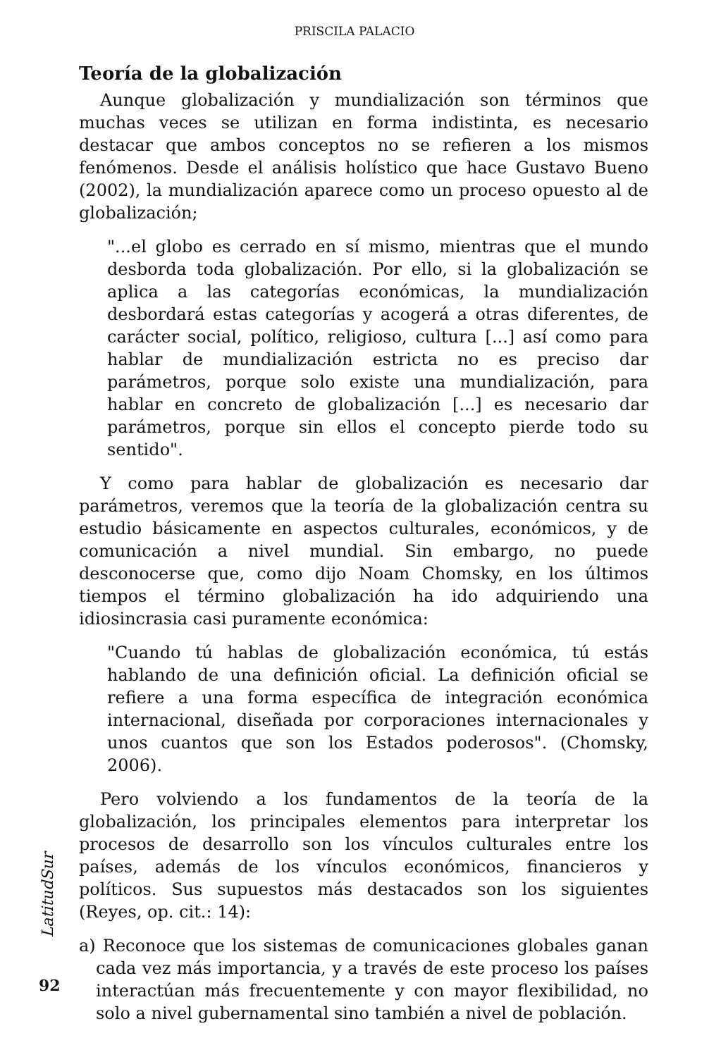PRISCILA PALACIO
Teoría de la globalización
Aunque globalización y mundialización son términos que muchas veces se utilizan en forma indistinta, es necesario destacar que ambos conceptos no se refieren a los mismos fenómenos. Desde el análisis holístico que hace Gustavo Bueno (2002), la mundialización aparece como un proceso opuesto al de globalización;
"...el globo es cerrado en sí mismo, mientras que el mundo desborda toda globalización. Por ello, si la globalización se aplica a las categorías económicas, la mundialización desbordará estas categorías y acogerá a otras diferentes, de carácter social, político, religioso, cultura [...] así como para hablar de mundialización estricta no es preciso dar parámetros, porque solo existe una mundialización, para hablar en concreto de globalización [...] es necesario dar parámetros, porque sin ellos el concepto pierde todo su sentido".
Y como para hablar de globalización es necesario dar parámetros, veremos que la teoría de la globalización centra su estudio básicamente en aspectos culturales, económicos, y de comunicación a nivel mundial. Sin embargo, no puede desconocerse que, como dijo Noam Chomsky, en los últimos tiempos el término globalización ha ido adquiriendo una idiosincrasia casi puramente económica:
"Cuando tú hablas de globalización económica, tú estás hablando de una definición oficial. La definición oficial se refiere a una forma específica de integración económica internacional, diseñada por corporaciones internacionales y unos cuantos que son los Estados poderosos". (Chomsky, 2006).
Pero volviendo a los fundamentos de la teoría de la globalización, los principales elementos para interpretar los procesos de desarrollo son los vínculos culturales entre los países, además de los vínculos económicos, financieros y políticos. Sus supuestos más destacados son los siguientes (Reyes, op. cit.: 14):
a) Reconoce que los sistemas de comunicaciones globales ganan cada vez más importancia, y a través de este proceso los países interactúan más frecuentemente y con mayor flexibilidad, no solo a nivel gubernamental sino también a nivel de población.
LatitudSur
92